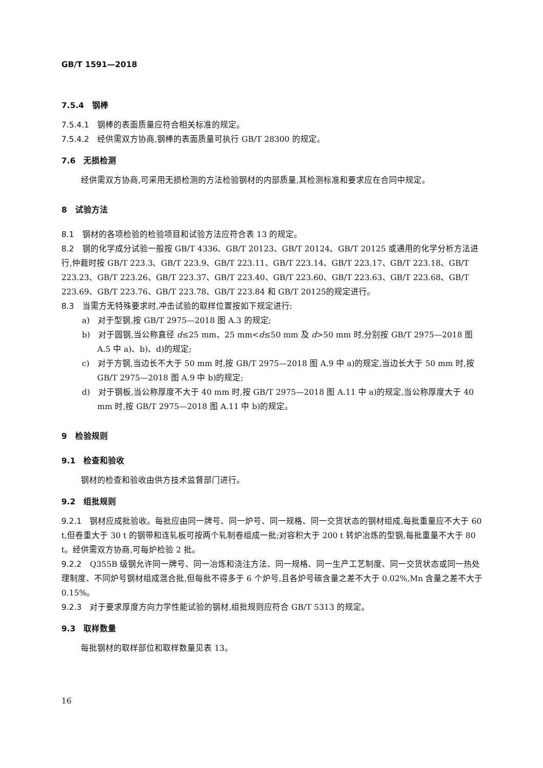GB/T 1591—2018
7.5.4　钢棒
7.5.4.1　钢棒的表面质量应符合相关标准的规定。
7.5.4.2　经供需双方协商,钢棒的表面质量可执行 GB/T 28300 的规定。
7.6　无损检测
经供需双方协商,可采用无损检测的方法检验钢材的内部质量,其检测标准和要求应在合同中规定。
8　试验方法
8.1　钢材的各项检验的检验项目和试验方法应符合表 13 的规定。
8.2　钢的化学成分试验一般按 GB/T 4336、GB/T 20123、GB/T 20124、GB/T 20125 或通用的化学分析方法进行,仲裁时按 GB/T 223.3、GB/T 223.9、GB/T 223.11、GB/T 223.14、GB/T 223.17、GB/T 223.18、GB/T 223.23、GB/T 223.26、GB/T 223.37、GB/T 223.40、GB/T 223.60、GB/T 223.63、GB/T 223.68、GB/T 223.69、GB/T 223.76、GB/T 223.78、GB/T 223.84 和 GB/T 20125的规定进行。
8.3　当需方无特殊要求时,冲击试验的取样位置按如下规定进行:
a)　对于型钢,按 GB/T 2975—2018 图 A.3 的规定;
b)　对于圆钢,当公称直径 d≤25 mm、25 mm<d≤50 mm 及 d>50 mm 时,分别按 GB/T 2975—2018 图 A.5 中 a)、b)、d)的规定;
c)　对于方钢,当边长不大于 50 mm 时,按 GB/T 2975—2018 图 A.9 中 a)的规定,当边长大于 50 mm 时,按 GB/T 2975—2018 图 A.9 中 b)的规定;
d)　对于钢板,当公称厚度不大于 40 mm 时,按 GB/T 2975—2018 图 A.11 中 a)的规定,当公称厚度大于 40 mm 时,按 GB/T 2975—2018 图 A.11 中 b)的规定。
9　检验规则
9.1　检查和验收
钢材的检查和验收由供方技术监督部门进行。
9.2　组批规则
9.2.1　钢材应成批验收。每批应由同一牌号、同一炉号、同一规格、同一交货状态的钢材组成,每批重量应不大于 60 t,但卷重大于 30 t 的钢带和连轧板可按两个轧制卷组成一批;对容积大于 200 t 转炉冶炼的型钢,每批重量不大于 80 t。经供需双方协商,可每炉检验 2 批。
9.2.2　Q355B 级钢允许同一牌号、同一冶炼和浇注方法、同一规格、同一生产工艺制度、同一交货状态或同一热处理制度、不同炉号钢材组成混合批,但每批不得多于 6 个炉号,且各炉号碳含量之差不大于 0.02%,Mn 含量之差不大于 0.15%。
9.2.3　对于要求厚度方向力学性能试验的钢材,组批规则应符合 GB/T 5313 的规定。
9.3　取样数量
每批钢材的取样部位和取样数量见表 13。
16